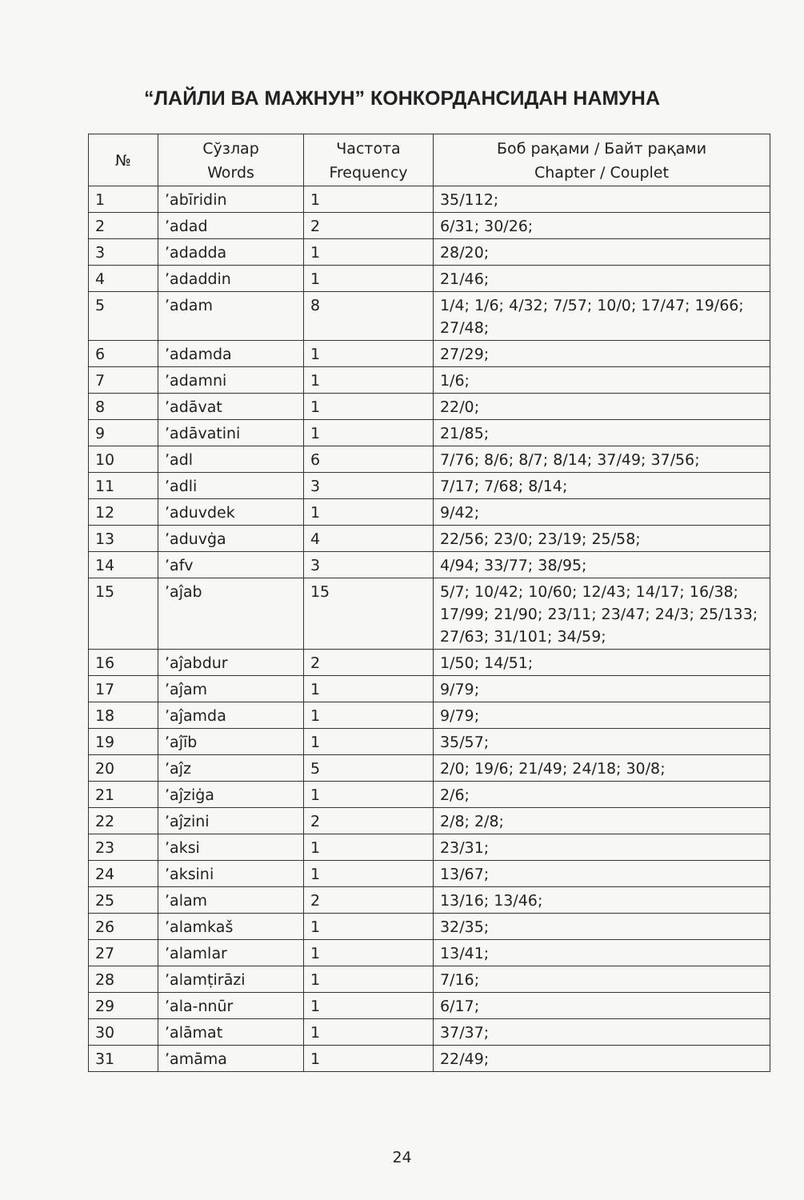“ЛАЙЛИ ВА МАЖНУН” КОНКОРДАНСИДАН НАМУНА
| № | Сўзлар Words | Частота Frequency | Боб рақами / Байт рақами Chapter / Couplet |
| --- | --- | --- | --- |
| 1 | ’abīridin | 1 | 35/112; |
| 2 | ’adad | 2 | 6/31; 30/26; |
| 3 | ’adadda | 1 | 28/20; |
| 4 | ’adaddin | 1 | 21/46; |
| 5 | ’adam | 8 | 1/4; 1/6; 4/32; 7/57; 10/0; 17/47; 19/66; 27/48; |
| 6 | ’adamda | 1 | 27/29; |
| 7 | ’adamni | 1 | 1/6; |
| 8 | ’adāvat | 1 | 22/0; |
| 9 | ’adāvatini | 1 | 21/85; |
| 10 | ’adl | 6 | 7/76; 8/6; 8/7; 8/14; 37/49; 37/56; |
| 11 | ’adli | 3 | 7/17; 7/68; 8/14; |
| 12 | ’aduvdek | 1 | 9/42; |
| 13 | ’aduvġa | 4 | 22/56; 23/0; 23/19; 25/58; |
| 14 | ’afv | 3 | 4/94; 33/77; 38/95; |
| 15 | ’aĵab | 15 | 5/7; 10/42; 10/60; 12/43; 14/17; 16/38; 17/99; 21/90; 23/11; 23/47; 24/3; 25/133; 27/63; 31/101; 34/59; |
| 16 | ’aĵabdur | 2 | 1/50; 14/51; |
| 17 | ’aĵam | 1 | 9/79; |
| 18 | ’aĵamda | 1 | 9/79; |
| 19 | ’aĵīb | 1 | 35/57; |
| 20 | ’aĵz | 5 | 2/0; 19/6; 21/49; 24/18; 30/8; |
| 21 | ’aĵziġa | 1 | 2/6; |
| 22 | ’aĵzini | 2 | 2/8; 2/8; |
| 23 | ’aksi | 1 | 23/31; |
| 24 | ’aksini | 1 | 13/67; |
| 25 | ’alam | 2 | 13/16; 13/46; |
| 26 | ’alamkaš | 1 | 32/35; |
| 27 | ’alamlar | 1 | 13/41; |
| 28 | ’alamṭirāzi | 1 | 7/16; |
| 29 | ’ala-nnūr | 1 | 6/17; |
| 30 | ’alāmat | 1 | 37/37; |
| 31 | ’amāma | 1 | 22/49; |
24